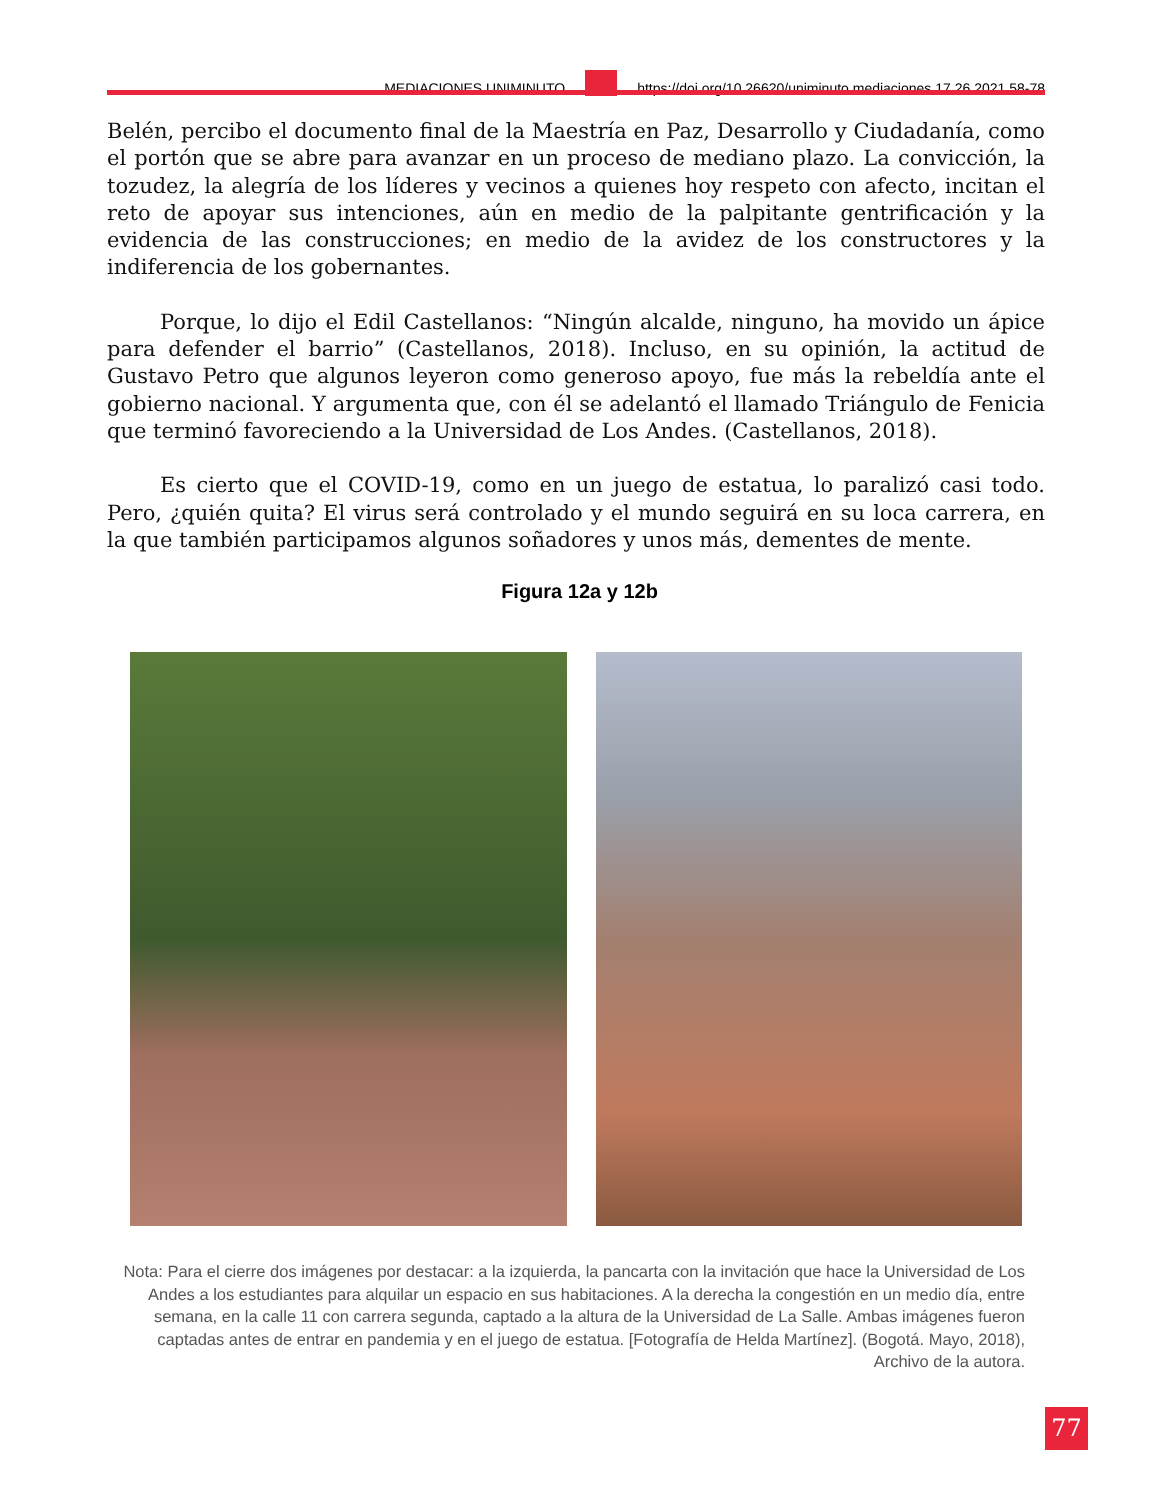MEDIACIONES UNIMINUTO https://doi.org/10.26620/uniminuto.mediaciones.17.26.2021.58-78
Belén, percibo el documento final de la Maestría en Paz, Desarrollo y Ciudadanía, como el portón que se abre para avanzar en un proceso de mediano plazo. La convicción, la tozudez, la alegría de los líderes y vecinos a quienes hoy respeto con afecto, incitan el reto de apoyar sus intenciones, aún en medio de la palpitante gentrificación y la evidencia de las construcciones; en medio de la avidez de los constructores y la indiferencia de los gobernantes.
Porque, lo dijo el Edil Castellanos: “Ningún alcalde, ninguno, ha movido un ápice para defender el barrio” (Castellanos, 2018). Incluso, en su opinión, la actitud de Gustavo Petro que algunos leyeron como generoso apoyo, fue más la rebeldía ante el gobierno nacional. Y argumenta que, con él se adelantó el llamado Triángulo de Fenicia que terminó favoreciendo a la Universidad de Los Andes. (Castellanos, 2018).
Es cierto que el COVID-19, como en un juego de estatua, lo paralizó casi todo. Pero, ¿quién quita? El virus será controlado y el mundo seguirá en su loca carrera, en la que también participamos algunos soñadores y unos más, dementes de mente.
Figura 12a y 12b
Nota: Para el cierre dos imágenes por destacar: a la izquierda, la pancarta con la invitación que hace la Universidad de Los Andes a los estudiantes para alquilar un espacio en sus habitaciones. A la derecha la congestión en un medio día, entre semana, en la calle 11 con carrera segunda, captado a la altura de la Universidad de La Salle. Ambas imágenes fueron captadas antes de entrar en pandemia y en el juego de estatua. [Fotografía de Helda Martínez]. (Bogotá. Mayo, 2018), Archivo de la autora.
77